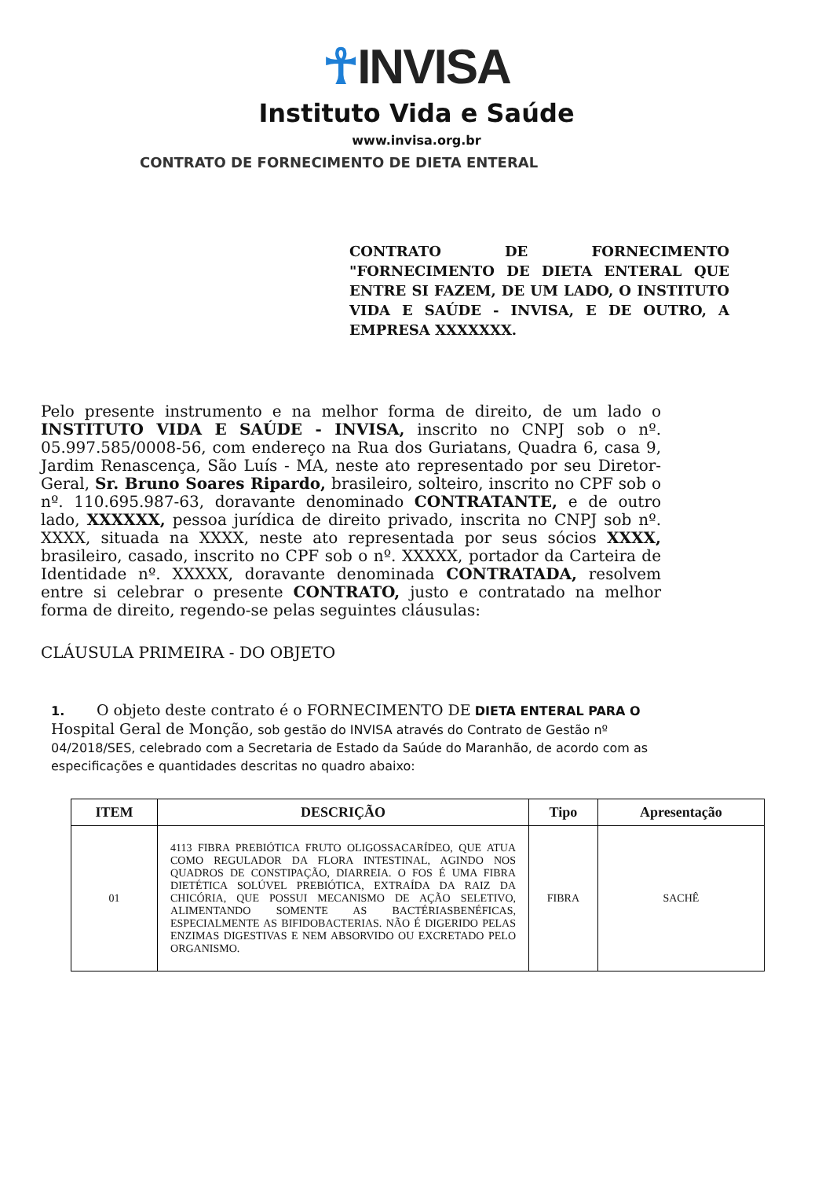☥INVISA
Instituto Vida e Saúde
www.invisa.org.br
CONTRATO DE FORNECIMENTO DE DIETA ENTERAL
CONTRATO DE FORNECIMENTO "FORNECIMENTO DE DIETA ENTERAL QUE ENTRE SI FAZEM, DE UM LADO, O INSTITUTO VIDA E SAÚDE - INVISA, E DE OUTRO, A EMPRESA XXXXXXX.
Pelo presente instrumento e na melhor forma de direito, de um lado o INSTITUTO VIDA E SAÚDE - INVISA, inscrito no CNPJ sob o nº. 05.997.585/0008-56, com endereço na Rua dos Guriatans, Quadra 6, casa 9, Jardim Renascença, São Luís - MA, neste ato representado por seu Diretor-Geral, Sr. Bruno Soares Ripardo, brasileiro, solteiro, inscrito no CPF sob o nº. 110.695.987-63, doravante denominado CONTRATANTE, e de outro lado, XXXXXX, pessoa jurídica de direito privado, inscrita no CNPJ sob nº. XXXX, situada na XXXX, neste ato representada por seus sócios XXXX, brasileiro, casado, inscrito no CPF sob o nº. XXXXX, portador da Carteira de Identidade nº. XXXXX, doravante denominada CONTRATADA, resolvem entre si celebrar o presente CONTRATO, justo e contratado na melhor forma de direito, regendo-se pelas seguintes cláusulas:
CLÁUSULA PRIMEIRA - DO OBJETO
1. O objeto deste contrato é o FORNECIMENTO DE DIETA ENTERAL PARA O Hospital Geral de Monção, sob gestão do INVISA através do Contrato de Gestão nº 04/2018/SES, celebrado com a Secretaria de Estado da Saúde do Maranhão, de acordo com as especificações e quantidades descritas no quadro abaixo:
| ITEM | DESCRIÇÃO | Tipo | Apresentação |
| --- | --- | --- | --- |
| 01 | 4113 FIBRA PREBIÓTICA FRUTO OLIGOSSACARÍDEO, QUE ATUA COMO REGULADOR DA FLORA INTESTINAL, AGINDO NOS QUADROS DE CONSTIPAÇÃO, DIARREIA. O FOS É UMA FIBRA DIETÉTICA SOLÚVEL PREBIÓTICA, EXTRAÍDA DA RAIZ DA CHICÓRIA, QUE POSSUI MECANISMO DE AÇÃO SELETIVO, ALIMENTANDO SOMENTE AS BACTÉRIASBENÉFICAS, ESPECIALMENTE AS BIFIDOBACTERIAS. NÃO É DIGERIDO PELAS ENZIMAS DIGESTIVAS E NEM ABSORVIDO OU EXCRETADO PELO ORGANISMO. | FIBRA | SACHÊ |